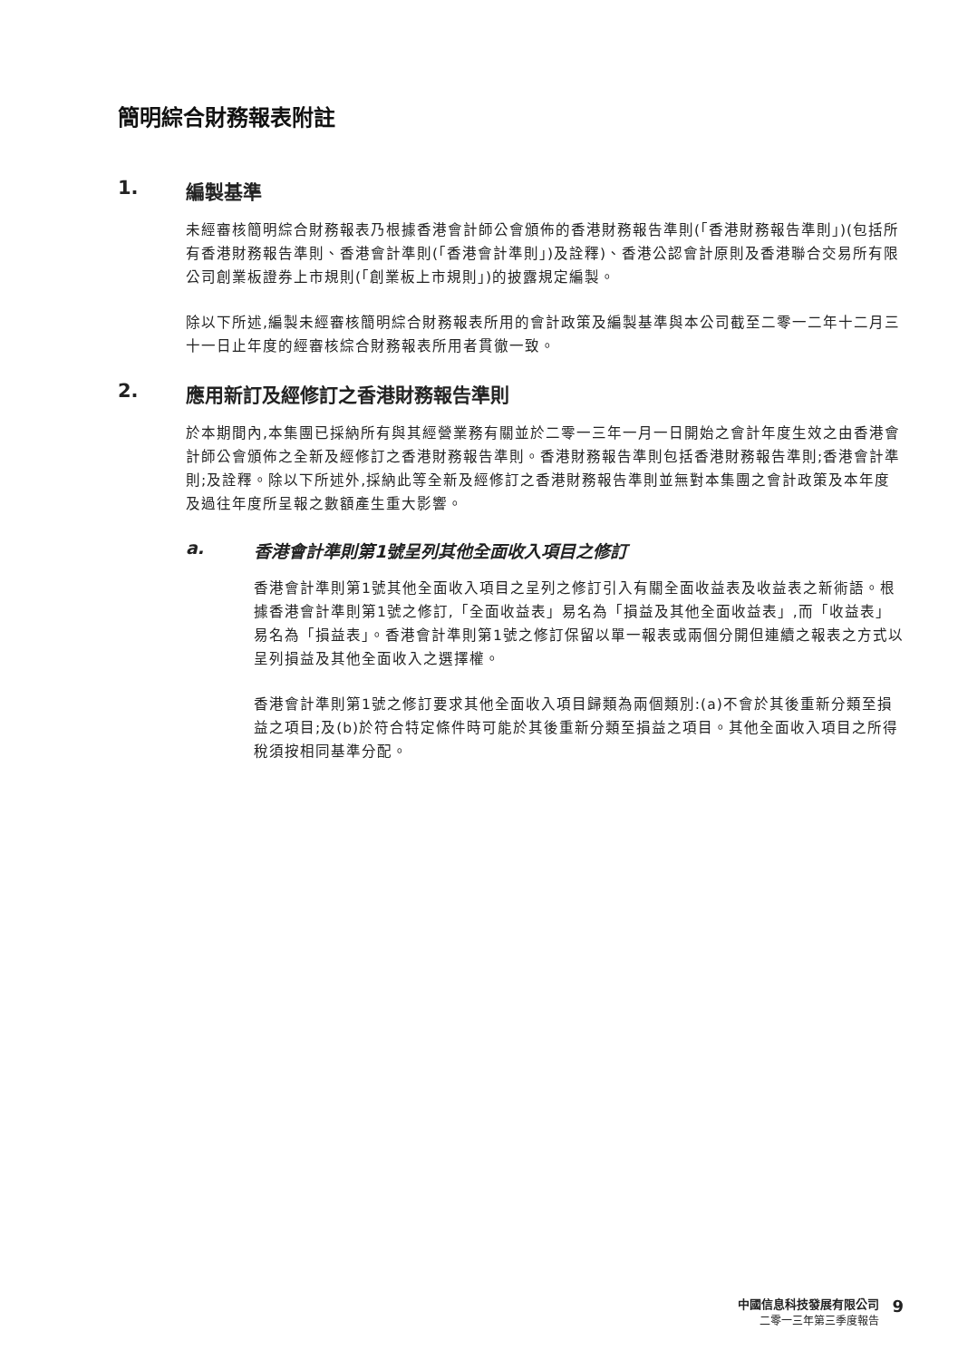簡明綜合財務報表附註
1. 編製基準
未經審核簡明綜合財務報表乃根據香港會計師公會頒佈的香港財務報告準則(「香港財務報告準則」)(包括所有香港財務報告準則、香港會計準則(「香港會計準則」)及詮釋)、香港公認會計原則及香港聯合交易所有限公司創業板證券上市規則(「創業板上市規則」)的披露規定編製。
除以下所述,編製未經審核簡明綜合財務報表所用的會計政策及編製基準與本公司截至二零一二年十二月三十一日止年度的經審核綜合財務報表所用者貫徹一致。
2. 應用新訂及經修訂之香港財務報告準則
於本期間內,本集團已採納所有與其經營業務有關並於二零一三年一月一日開始之會計年度生效之由香港會計師公會頒佈之全新及經修訂之香港財務報告準則。香港財務報告準則包括香港財務報告準則;香港會計準則;及詮釋。除以下所述外,採納此等全新及經修訂之香港財務報告準則並無對本集團之會計政策及本年度及過往年度所呈報之數額產生重大影響。
a. 香港會計準則第1號呈列其他全面收入項目之修訂
香港會計準則第1號其他全面收入項目之呈列之修訂引入有關全面收益表及收益表之新術語。根據香港會計準則第1號之修訂,「全面收益表」易名為「損益及其他全面收益表」,而「收益表」易名為「損益表」。香港會計準則第1號之修訂保留以單一報表或兩個分開但連續之報表之方式以呈列損益及其他全面收入之選擇權。
香港會計準則第1號之修訂要求其他全面收入項目歸類為兩個類別:(a)不會於其後重新分類至損益之項目;及(b)於符合特定條件時可能於其後重新分類至損益之項目。其他全面收入項目之所得稅須按相同基準分配。
中國信息科技發展有限公司
二零一三年第三季度報告
9